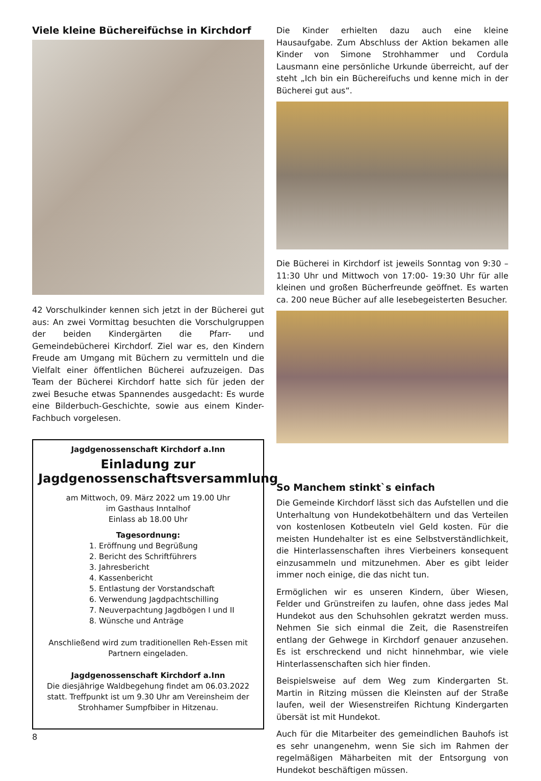Viele kleine Büchereifüchse in Kirchdorf
42 Vorschulkinder kennen sich jetzt in der Bücherei gut aus: An zwei Vormittag besuchten die Vorschulgruppen der beiden Kindergärten die Pfarr- und Gemeindebücherei Kirchdorf. Ziel war es, den Kindern Freude am Umgang mit Büchern zu vermitteln und die Vielfalt einer öffentlichen Bücherei aufzuzeigen. Das Team der Bücherei Kirchdorf hatte sich für jeden der zwei Besuche etwas Spannendes ausgedacht: Es wurde eine Bilderbuch-Geschichte, sowie aus einem Kinder-Fachbuch vorgelesen.
Jagdgenossenschaft Kirchdorf a.Inn
Einladung zur Jagdgenossenschaftsversammlung
am Mittwoch, 09. März 2022 um 19.00 Uhr
im Gasthaus Inntalhof
Einlass ab 18.00 Uhr
Tagesordnung:
1. Eröffnung und Begrüßung
2. Bericht des Schriftführers
3. Jahresbericht
4. Kassenbericht
5. Entlastung der Vorstandschaft
6. Verwendung Jagdpachtschilling
7. Neuverpachtung Jagdbögen I und II
8. Wünsche und Anträge
Anschließend wird zum traditionellen Reh-Essen mit Partnern eingeladen.
Jagdgenossenschaft Kirchdorf a.Inn
Die diesjährige Waldbegehung findet am 06.03.2022 statt. Treffpunkt ist um 9.30 Uhr am Vereinsheim der Strohhamer Sumpfbiber in Hitzenau.
Die Kinder erhielten dazu auch eine kleine Hausaufgabe. Zum Abschluss der Aktion bekamen alle Kinder von Simone Strohhammer und Cordula Lausmann eine persönliche Urkunde überreicht, auf der steht „Ich bin ein Büchereifuchs und kenne mich in der Bücherei gut aus“.
Die Bücherei in Kirchdorf ist jeweils Sonntag von 9:30 – 11:30 Uhr und Mittwoch von 17:00- 19:30 Uhr für alle kleinen und großen Bücherfreunde geöffnet. Es warten ca. 200 neue Bücher auf alle lesebegeisterten Besucher.
So Manchem stinkt`s einfach
Die Gemeinde Kirchdorf lässt sich das Aufstellen und die Unterhaltung von Hundekotbehältern und das Verteilen von kostenlosen Kotbeuteln viel Geld kosten. Für die meisten Hundehalter ist es eine Selbstverständlichkeit, die Hinterlassenschaften ihres Vierbeiners konsequent einzusammeln und mitzunehmen. Aber es gibt leider immer noch einige, die das nicht tun.
Ermöglichen wir es unseren Kindern, über Wiesen, Felder und Grünstreifen zu laufen, ohne dass jedes Mal Hundekot aus den Schuhsohlen gekratzt werden muss. Nehmen Sie sich einmal die Zeit, die Rasenstreifen entlang der Gehwege in Kirchdorf genauer anzusehen. Es ist erschreckend und nicht hinnehmbar, wie viele Hinterlassenschaften sich hier finden.
Beispielsweise auf dem Weg zum Kindergarten St. Martin in Ritzing müssen die Kleinsten auf der Straße laufen, weil der Wiesenstreifen Richtung Kindergarten übersät ist mit Hundekot.
Auch für die Mitarbeiter des gemeindlichen Bauhofs ist es sehr unangenehm, wenn Sie sich im Rahmen der regelmäßigen Mäharbeiten mit der Entsorgung von Hundekot beschäftigen müssen.
8